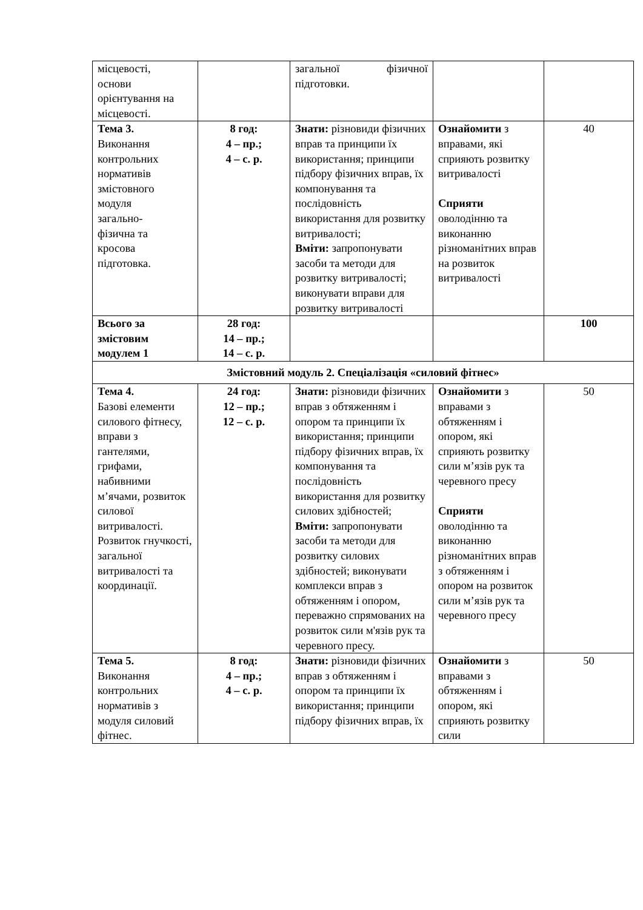| місцевості, основи орієнтування на місцевості. | | загальної фізичної підготовки. | | |
| Тема 3. Виконання контрольних нормативів змістовного модуля загально- фізична та кросова підготовка. | 8 год: 4 – пр.; 4 – с. р. | Знати: різновиди фізичних вправ та принципи їх використання; принципи підбору фізичних вправ, їх компонування та послідовність використання для розвитку витривалості; Вміти: запропонувати засоби та методи для розвитку витривалості; виконувати вправи для розвитку витривалості | Ознайомити з вправами, які сприяють розвитку витривалості Сприяти оволодінню та виконанню різноманітних вправ на розвиток витривалості | 40 |
| Всього за змістовим модулем 1 | 28 год: 14 – пр.; 14 – с. р. | | | 100 |
| Змістовний модуль 2. Спеціалізація «силовий фітнес» | | | | |
| Тема 4. Базові елементи силового фітнесу, вправи з гантелями, грифами, набивними м’ячами, розвиток силової витривалості. Розвиток гнучкості, загальної витривалості та координації. | 24 год: 12 – пр.; 12 – с. р. | Знати: різновиди фізичних вправ з обтяженням і опором та принципи їх використання; принципи підбору фізичних вправ, їх компонування та послідовність використання для розвитку силових здібностей; Вміти: запропонувати засоби та методи для розвитку силових здібностей; виконувати комплекси вправ з обтяженням і опором, переважно спрямованих на розвиток сили м'язів рук та черевного пресу. | Ознайомити з вправами з обтяженням і опором, які сприяють розвитку сили м’язів рук та черевного пресу Сприяти оволодінню та виконанню різноманітних вправ з обтяженням і опором на розвиток сили м’язів рук та черевного пресу | 50 |
| Тема 5. Виконання контрольних нормативів з модуля силовий фітнес. | 8 год: 4 – пр.; 4 – с. р. | Знати: різновиди фізичних вправ з обтяженням і опором та принципи їх використання; принципи підбору фізичних вправ, їх | Ознайомити з вправами з обтяженням і опором, які сприяють розвитку сили | 50 |